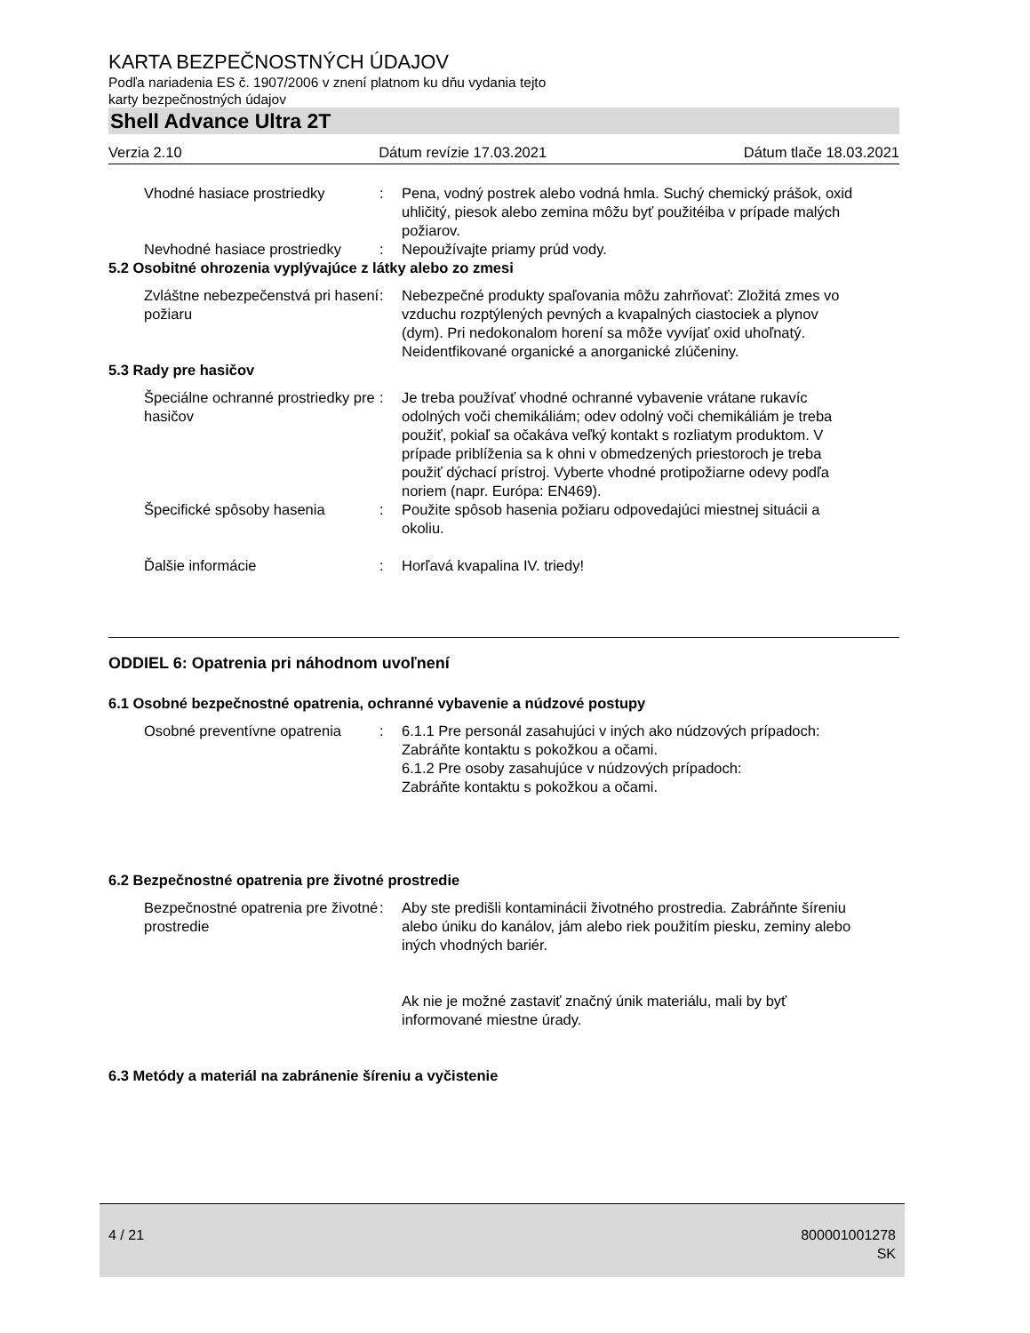KARTA BEZPEČNOSTNÝCH ÚDAJOV
Podľa nariadenia ES č. 1907/2006 v znení platnom ku dňu vydania tejto
karty bezpečnostných údajov
Shell Advance Ultra 2T
Verzia 2.10 Dátum revízie 17.03.2021 Dátum tlače 18.03.2021
Vhodné hasiace prostriedky : Pena, vodný postrek alebo vodná hmla. Suchý chemický prášok, oxid uhličitý, piesok alebo zemina môžu byť použitéiba v prípade malých požiarov.
Nevhodné hasiace prostriedky
: Nepoužívajte priamy prúd vody.
5.2 Osobitné ohrozenia vyplývajúce z látky alebo zo zmesi
Zvláštne nebezpečenstvá pri hasení požiaru
: Nebezpečné produkty spaľovania môžu zahrňovať: Zložitá zmes vo vzduchu rozptýlených pevných a kvapalných ciastociek a plynov (dym). Pri nedokonalom horení sa môže vyvíjať oxid uhoľnatý. Neidentfikované organické a anorganické zlúčeniny.
5.3 Rady pre hasičov
Špeciálne ochranné prostriedky pre hasičov
: Je treba používať vhodné ochranné vybavenie vrátane rukavíc odolných voči chemikáliám; odev odolný voči chemikáliám je treba použiť, pokiaľ sa očakáva veľký kontakt s rozliatym produktom. V prípade priblíženia sa k ohni v obmedzených priestoroch je treba použiť dýchací prístroj. Vyberte vhodné protipožiarne odevy podľa noriem (napr. Európa: EN469).
Špecifické spôsoby hasenia : Použite spôsob hasenia požiaru odpovedajúci miestnej situácii a okoliu.
Ďalšie informácie : Horľavá kvapalina IV. triedy!
ODDIEL 6: Opatrenia pri náhodnom uvoľnení
6.1 Osobné bezpečnostné opatrenia, ochranné vybavenie a núdzové postupy
Osobné preventívne opatrenia
: 6.1.1 Pre personál zasahujúci v iných ako núdzových prípadoch:
Zabráňte kontaktu s pokožkou a očami.
6.1.2 Pre osoby zasahujúce v núdzových prípadoch:
Zabráňte kontaktu s pokožkou a očami.
6.2 Bezpečnostné opatrenia pre životné prostredie
Bezpečnostné opatrenia pre životné prostredie
: Aby ste predišli kontaminácii životného prostredia. Zabráňnte šíreniu alebo úniku do kanálov, jám alebo riek použitím piesku, zeminy alebo iných vhodných bariér.
Ak nie je možné zastaviť značný únik materiálu, mali by byť informované miestne úrady.
6.3 Metódy a materiál na zabránenie šíreniu a vyčistenie
4 / 21 800001001278
SK